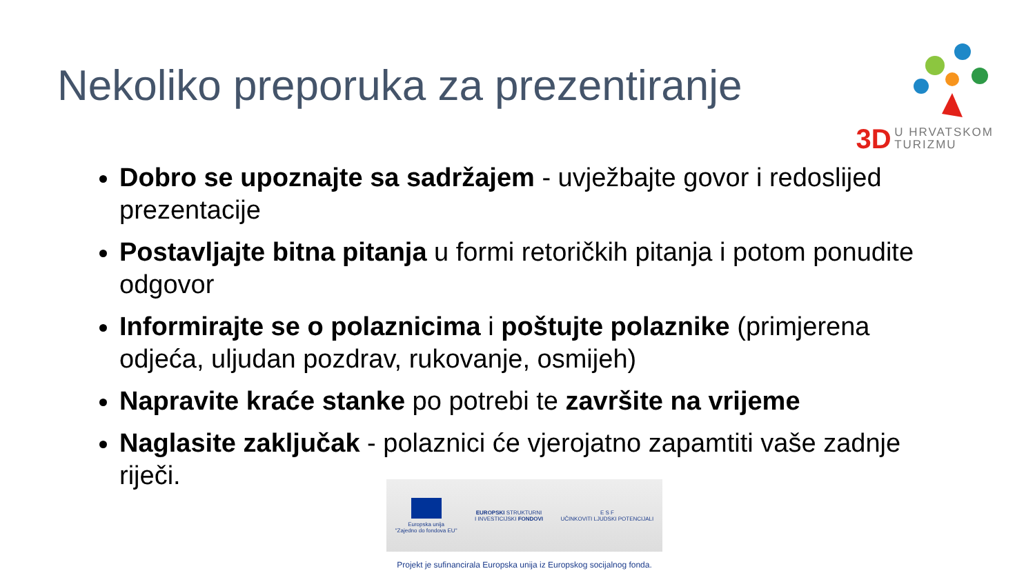Nekoliko preporuka za prezentiranje
3D U HRVATSKOM
TURIZMU
Dobro se upoznajte sa sadržajem - uvježbajte govor i redoslijed prezentacije
Postavljajte bitna pitanja u formi retoričkih pitanja i potom ponudite odgovor
Informirajte se o polaznicima i poštujte polaznike (primjerena odjeća, uljudan pozdrav, rukovanje, osmijeh)
Napravite kraće stanke po potrebi te završite na vrijeme
Naglasite zaključak - polaznici će vjerojatno zapamtiti vaše zadnje riječi.
Europska unija
"Zajedno do fondova EU"
EUROPSKI STRUKTURNI
I INVESTICIJSKI FONDOVI
E S F
UČINKOVITI LJUDSKI POTENCIJALI
Projekt je sufinancirala Europska unija iz Europskog socijalnog fonda.